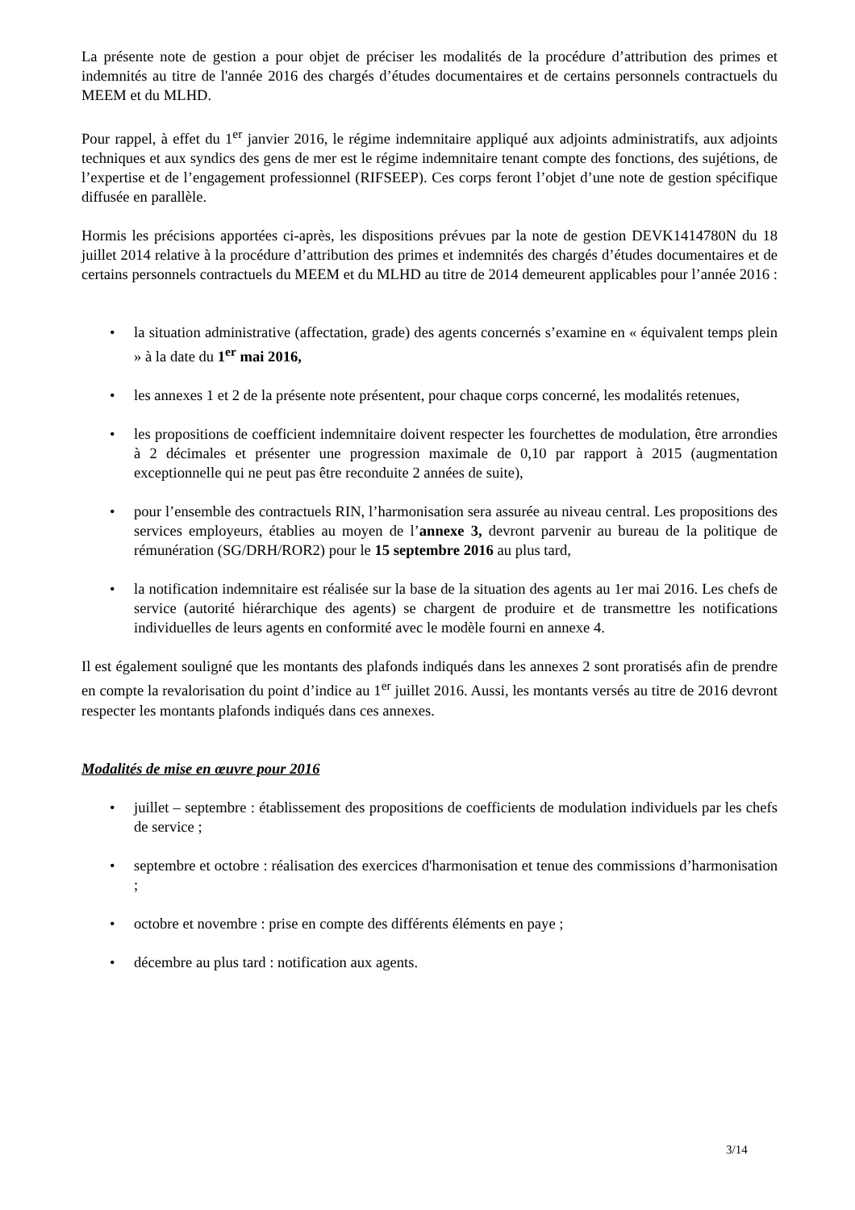La présente note de gestion a pour objet de préciser les modalités de la procédure d’attribution des primes et indemnités au titre de l'année 2016 des chargés d’études documentaires et de certains personnels contractuels du MEEM et du MLHD.
Pour rappel, à effet du 1<sup>er</sup> janvier 2016, le régime indemnitaire appliqué aux adjoints administratifs, aux adjoints techniques et aux syndics des gens de mer est le régime indemnitaire tenant compte des fonctions, des sujétions, de l’expertise et de l’engagement professionnel (RIFSEEP). Ces corps feront l’objet d’une note de gestion spécifique diffusée en parallèle.
Hormis les précisions apportées ci-après, les dispositions prévues par la note de gestion DEVK1414780N du 18 juillet 2014 relative à la procédure d’attribution des primes et indemnités des chargés d’études documentaires et de certains personnels contractuels du MEEM et du MLHD au titre de 2014 demeurent applicables pour l’année 2016 :
• la situation administrative (affectation, grade) des agents concernés s’examine en « équivalent temps plein » à la date du 1<sup>er</sup> mai 2016,
• les annexes 1 et 2 de la présente note présentent, pour chaque corps concerné, les modalités retenues,
• les propositions de coefficient indemnitaire doivent respecter les fourchettes de modulation, être arrondies à 2 décimales et présenter une progression maximale de 0,10 par rapport à 2015 (augmentation exceptionnelle qui ne peut pas être reconduite 2 années de suite),
• pour l’ensemble des contractuels RIN, l’harmonisation sera assurée au niveau central. Les propositions des services employeurs, établies au moyen de l’annexe 3, devront parvenir au bureau de la politique de rémunération (SG/DRH/ROR2) pour le 15 septembre 2016 au plus tard,
• la notification indemnitaire est réalisée sur la base de la situation des agents au 1er mai 2016. Les chefs de service (autorité hiérarchique des agents) se chargent de produire et de transmettre les notifications individuelles de leurs agents en conformité avec le modèle fourni en annexe 4.
Il est également souligné que les montants des plafonds indiqués dans les annexes 2 sont proratisés afin de prendre en compte la revalorisation du point d’indice au 1<sup>er</sup> juillet 2016. Aussi, les montants versés au titre de 2016 devront respecter les montants plafonds indiqués dans ces annexes.
Modalités de mise en œuvre pour 2016
• juillet – septembre : établissement des propositions de coefficients de modulation individuels par les chefs de service ;
• septembre et octobre : réalisation des exercices d'harmonisation et tenue des commissions d’harmonisation ;
• octobre et novembre : prise en compte des différents éléments en paye ;
• décembre au plus tard : notification aux agents.
3/14